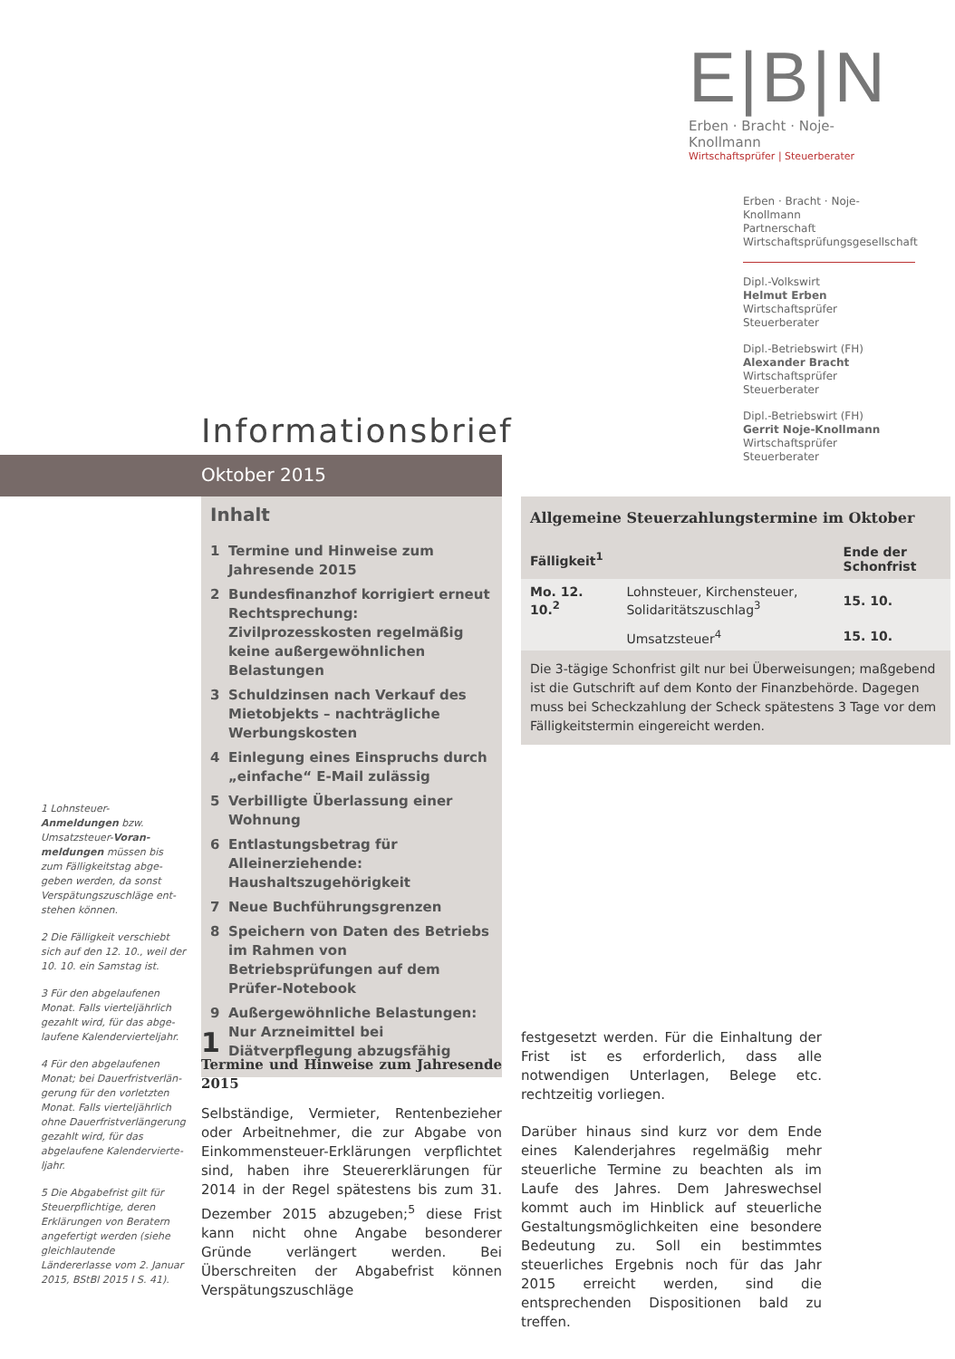E|B|N
Erben · Bracht · Noje-Knollmann
Wirtschaftsprüfer | Steuerberater
Erben · Bracht · Noje-Knollmann
Partnerschaft
Wirtschaftsprüfungsgesellschaft
Dipl.-Volkswirt
Helmut Erben
Wirtschaftsprüfer
Steuerberater
Dipl.-Betriebswirt (FH)
Alexander Bracht
Wirtschaftsprüfer
Steuerberater
Dipl.-Betriebswirt (FH)
Gerrit Noje-Knollmann
Wirtschaftsprüfer
Steuerberater
Informationsbrief
Oktober 2015
Inhalt
1 Termine und Hinweise zum Jahresende 2015
2 Bundesfinanzhof korrigiert erneut Rechtsprechung: Zivilprozesskosten regelmäßig keine außergewöhnlichen Belastungen
3 Schuldzinsen nach Verkauf des Miet­objekts – nachträgliche Werbungskosten
4 Einlegung eines Einspruchs durch „einfache“ E-Mail zulässig
5 Verbilligte Überlassung einer Wohnung
6 Entlastungsbetrag für Alleinerziehende: Haushaltszugehörigkeit
7 Neue Buchführungsgrenzen
8 Speichern von Daten des Betriebs im Rahmen von Betriebsprüfungen auf dem Prüfer-Notebook
9 Außergewöhnliche Belastungen: Nur Arzneimittel bei Diätverpflegung abzugsfähig
| Allgemeine Steuerzahlungstermine im Oktober | | |
| --- | --- | --- |
| Fälligkeit<sup>1</sup> | | Ende der Schonfrist |
| Mo. 12. 10.<sup>2</sup> | Lohnsteuer, Kirchensteuer, Solidaritätszuschlag<sup>3</sup> | 15. 10. |
| | Umsatzsteuer<sup>4</sup> | 15. 10. |
Die 3-tägige Schonfrist gilt nur bei Überweisungen; maßgebend ist die Gutschrift auf dem Konto der Finanzbehörde. Dagegen muss bei Scheckzahlung der Scheck spätestens 3 Tage vor dem Fälligkeitstermin eingereicht werden.
1 Lohnsteuer-Anmeldungen bzw. Umsatzsteuer-Voran­meldungen müssen bis zum Fälligkeitstag abge­geben werden, da sonst Verspätungszuschläge ent­stehen können.
2 Die Fälligkeit verschiebt sich auf den 12. 10., weil der 10. 10. ein Samstag ist.
3 Für den abgelaufenen Monat. Falls vierteljährlich gezahlt wird, für das abge­laufene Kalendervierteljahr.
4 Für den abgelaufenen Monat; bei Dauerfristverlän­gerung für den vorletzten Monat. Falls vierteljährlich ohne Dauerfristverlänge­rung gezahlt wird, für das abgelaufene Kalendervierte­ljahr.
5 Die Abgabefrist gilt für Steuerpflichtige, deren Erklärungen von Beratern angefertigt werden (siehe gleichlautende Ländererlasse vom 2. Januar 2015, BStBl 2015 I S. 41).
1
Termine und Hinweise zum Jahresende 2015
Selbständige, Vermieter, Rentenbezieher oder Arbeitnehmer, die zur Abgabe von Einkommen­steuer-Erklärungen verpflichtet sind, haben ihre Steuererklärungen für 2014 in der Regel spätes­tens bis zum 31. Dezember 2015 abzugeben;<sup>5</sup> diese Frist kann nicht ohne Angabe besonderer Gründe verlängert werden. Bei Überschreiten der Abgabefrist können Verspätungszuschläge
festgesetzt werden. Für die Einhaltung der Frist ist es erforderlich, dass alle notwendigen Unter­lagen, Belege etc. rechtzeitig vorliegen.
Darüber hinaus sind kurz vor dem Ende eines Kalenderjahres regelmäßig mehr steuerliche Termine zu beachten als im Laufe des Jahres. Dem Jahreswechsel kommt auch im Hinblick auf steuerliche Gestaltungsmöglichkeiten eine be­sondere Bedeutung zu. Soll ein bestimmtes steuerliches Ergebnis noch für das Jahr 2015 erreicht werden, sind die entsprechenden Dis­positionen bald zu treffen.